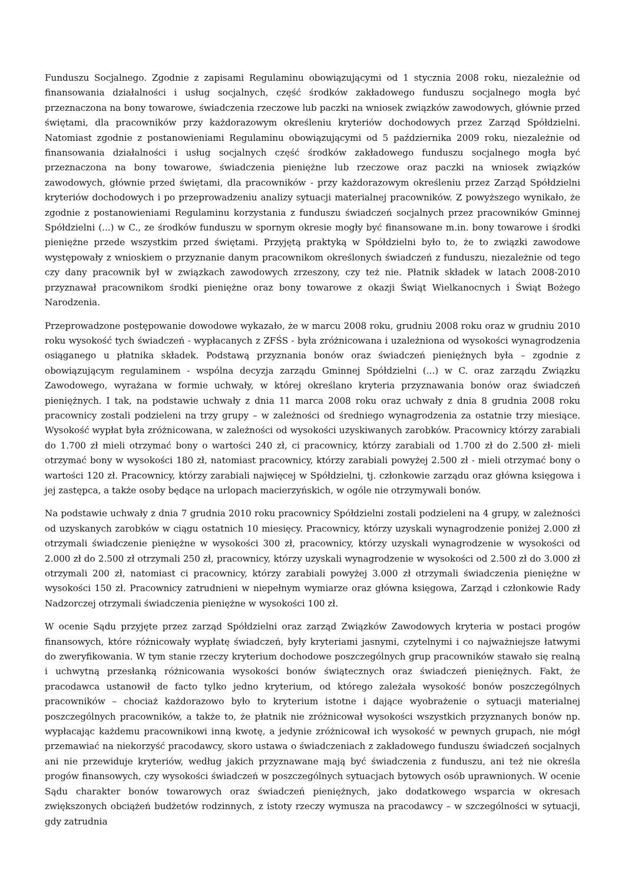Funduszu Socjalnego. Zgodnie z zapisami Regulaminu obowiązującymi od 1 stycznia 2008 roku, niezależnie od finansowania działalności i usług socjalnych, część środków zakładowego funduszu socjalnego mogła być przeznaczona na bony towarowe, świadczenia rzeczowe lub paczki na wniosek związków zawodowych, głównie przed świętami, dla pracowników przy każdorazowym określeniu kryteriów dochodowych przez Zarząd Spółdzielni. Natomiast zgodnie z postanowieniami Regulaminu obowiązującymi od 5 października 2009 roku, niezależnie od finansowania działalności i usług socjalnych część środków zakładowego funduszu socjalnego mogła być przeznaczona na bony towarowe, świadczenia pieniężne lub rzeczowe oraz paczki na wniosek związków zawodowych, głównie przed świętami, dla pracowników - przy każdorazowym określeniu przez Zarząd Spółdzielni kryteriów dochodowych i po przeprowadzeniu analizy sytuacji materialnej pracowników. Z powyższego wynikało, że zgodnie z postanowieniami Regulaminu korzystania z funduszu świadczeń socjalnych przez pracowników Gminnej Spółdzielni (...) w C., ze środków funduszu w spornym okresie mogły być finansowane m.in. bony towarowe i środki pieniężne przede wszystkim przed świętami. Przyjętą praktyką w Spółdzielni było to, że to związki zawodowe występowały z wnioskiem o przyznanie danym pracownikom określonych świadczeń z funduszu, niezależnie od tego czy dany pracownik był w związkach zawodowych zrzeszony, czy też nie. Płatnik składek w latach 2008-2010 przyznawał pracownikom środki pieniężne oraz bony towarowe z okazji Świąt Wielkanocnych i Świąt Bożego Narodzenia.
Przeprowadzone postępowanie dowodowe wykazało, że w marcu 2008 roku, grudniu 2008 roku oraz w grudniu 2010 roku wysokość tych świadczeń - wypłacanych z ZFŚS - była zróżnicowana i uzależniona od wysokości wynagrodzenia osiąganego u płatnika składek. Podstawą przyznania bonów oraz świadczeń pieniężnych była – zgodnie z obowiązującym regulaminem - wspólna decyzja zarządu Gminnej Spółdzielni (...) w C. oraz zarządu Związku Zawodowego, wyrażana w formie uchwały, w której określano kryteria przyznawania bonów oraz świadczeń pieniężnych. I tak, na podstawie uchwały z dnia 11 marca 2008 roku oraz uchwały z dnia 8 grudnia 2008 roku pracownicy zostali podzieleni na trzy grupy – w zależności od średniego wynagrodzenia za ostatnie trzy miesiące. Wysokość wypłat była zróżnicowana, w zależności od wysokości uzyskiwanych zarobków. Pracownicy którzy zarabiali do 1.700 zł mieli otrzymać bony o wartości 240 zł, ci pracownicy, którzy zarabiali od 1.700 zł do 2.500 zł- mieli otrzymać bony w wysokości 180 zł, natomiast pracownicy, którzy zarabiali powyżej 2.500 zł - mieli otrzymać bony o wartości 120 zł. Pracownicy, którzy zarabiali najwięcej w Spółdzielni, tj. członkowie zarządu oraz główna księgowa i jej zastępca, a także osoby będące na urlopach macierzyńskich, w ogóle nie otrzymywali bonów.
Na podstawie uchwały z dnia 7 grudnia 2010 roku pracownicy Spółdzielni zostali podzieleni na 4 grupy, w zależności od uzyskanych zarobków w ciągu ostatnich 10 miesięcy. Pracownicy, którzy uzyskali wynagrodzenie poniżej 2.000 zł otrzymali świadczenie pieniężne w wysokości 300 zł, pracownicy, którzy uzyskali wynagrodzenie w wysokości od 2.000 zł do 2.500 zł otrzymali 250 zł, pracownicy, którzy uzyskali wynagrodzenie w wysokości od 2.500 zł do 3.000 zł otrzymali 200 zł, natomiast ci pracownicy, którzy zarabiali powyżej 3.000 zł otrzymali świadczenia pieniężne w wysokości 150 zł. Pracownicy zatrudnieni w niepełnym wymiarze oraz główna księgowa, Zarząd i członkowie Rady Nadzorczej otrzymali świadczenia pieniężne w wysokości 100 zł.
W ocenie Sądu przyjęte przez zarząd Spółdzielni oraz zarząd Związków Zawodowych kryteria w postaci progów finansowych, które różnicowały wypłatę świadczeń, były kryteriami jasnymi, czytelnymi i co najważniejsze łatwymi do zweryfikowania. W tym stanie rzeczy kryterium dochodowe poszczególnych grup pracowników stawało się realną i uchwytną przesłanką różnicowania wysokości bonów świątecznych oraz świadczeń pieniężnych. Fakt, że pracodawca ustanowił de facto tylko jedno kryterium, od którego zależała wysokość bonów poszczególnych pracowników – chociaż każdorazowo było to kryterium istotne i dające wyobrażenie o sytuacji materialnej poszczególnych pracowników, a także to, że płatnik nie zróżnicował wysokości wszystkich przyznanych bonów np. wypłacając każdemu pracownikowi inną kwotę, a jedynie zróżnicował ich wysokość w pewnych grupach, nie mógł przemawiać na niekorzyść pracodawcy, skoro ustawa o świadczeniach z zakładowego funduszu świadczeń socjalnych ani nie przewiduje kryteriów, według jakich przyznawane mają być świadczenia z funduszu, ani też nie określa progów finansowych, czy wysokości świadczeń w poszczególnych sytuacjach bytowych osób uprawnionych. W ocenie Sądu charakter bonów towarowych oraz świadczeń pieniężnych, jako dodatkowego wsparcia w okresach zwiększonych obciążeń budżetów rodzinnych, z istoty rzeczy wymusza na pracodawcy – w szczególności w sytuacji, gdy zatrudnia